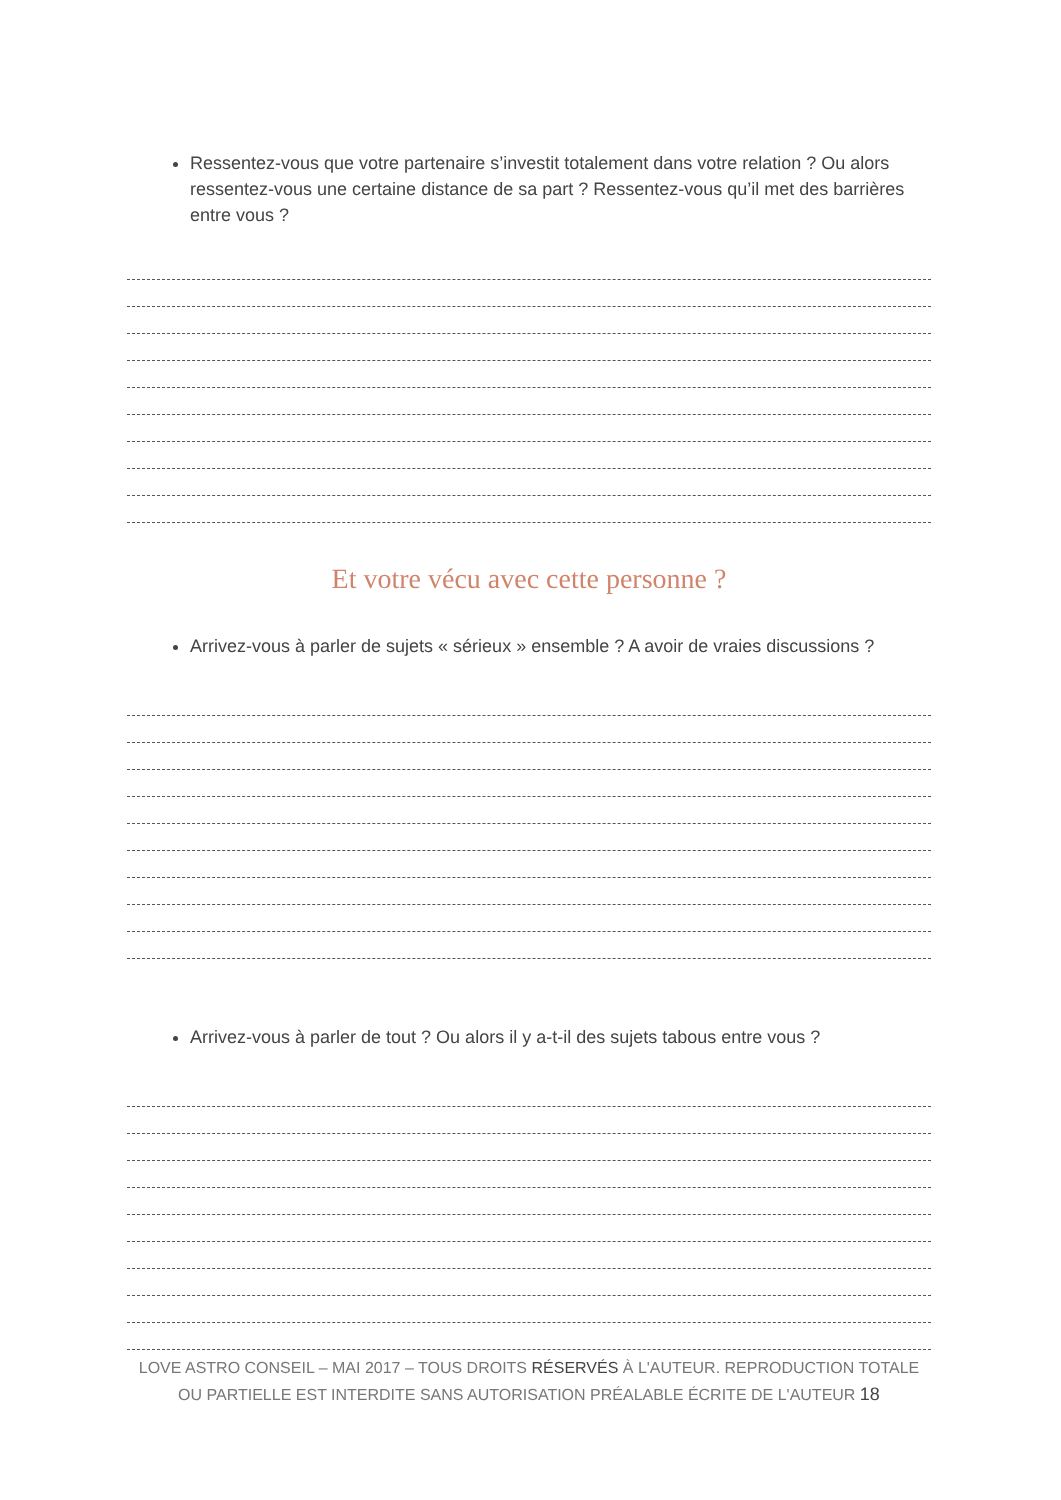Ressentez-vous que votre partenaire s’investit totalement dans votre relation ? Ou alors ressentez-vous une certaine distance de sa part ? Ressentez-vous qu’il met des barrières entre vous ?
Et votre vécu avec cette personne ?
Arrivez-vous à parler de sujets « sérieux » ensemble ? A avoir de vraies discussions ?
Arrivez-vous à parler de tout ? Ou alors il y a-t-il des sujets tabous entre vous ?
LOVE ASTRO CONSEIL – MAI 2017 – TOUS DROITS RÉSERVÉS À L'AUTEUR. REPRODUCTION TOTALE OU PARTIELLE EST INTERDITE SANS AUTORISATION PRÉALABLE ÉCRITE DE L'AUTEUR 18